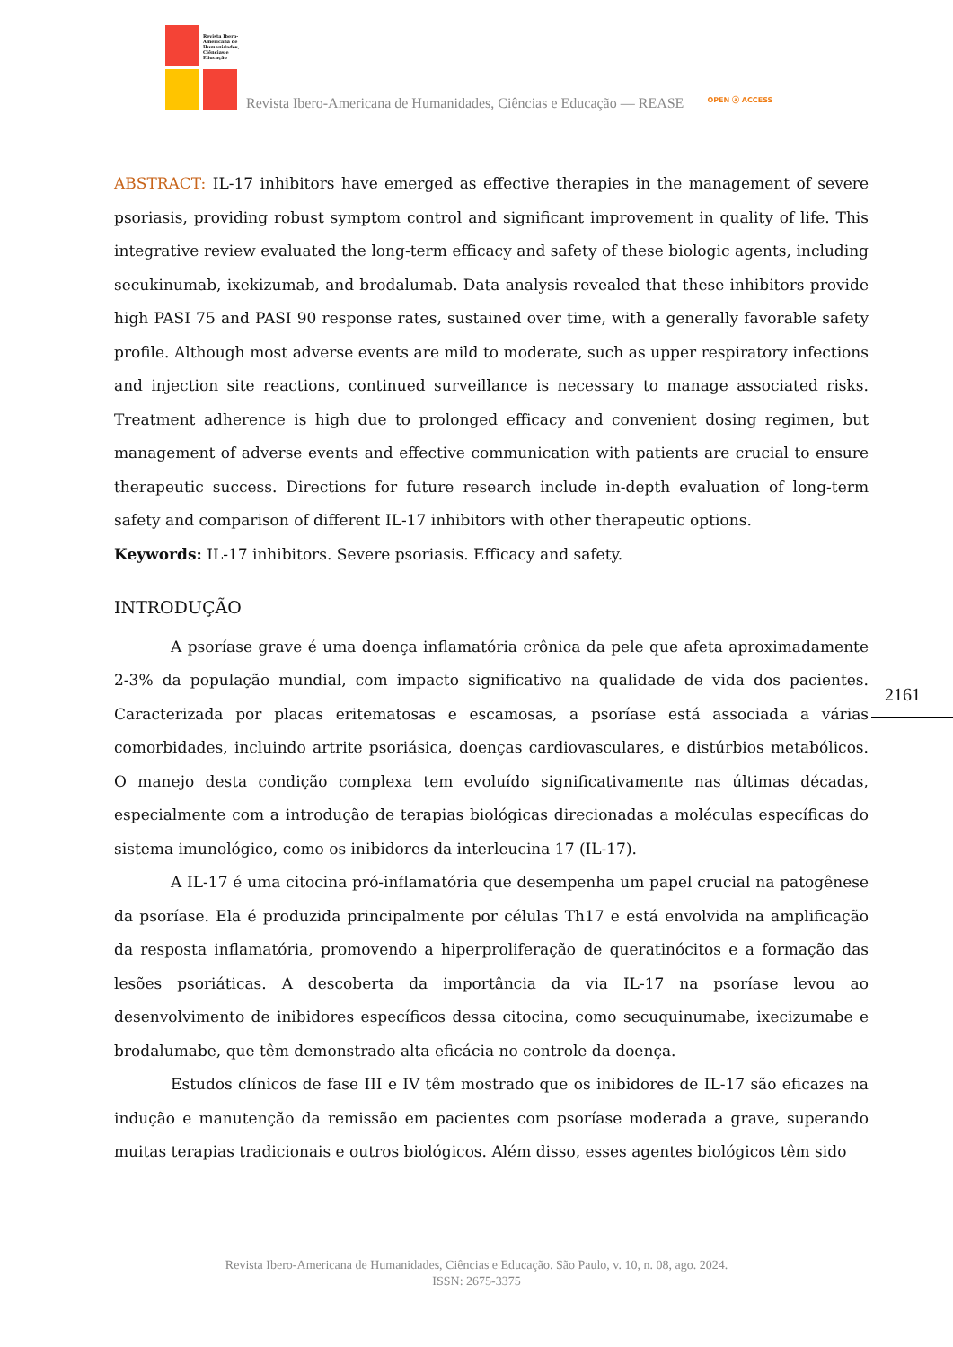Revista Ibero-
Americana de
Humanidades,
Ciências e
Educação
Revista Ibero-Americana de Humanidades, Ciências e Educação — REASE
OPEN ⓐ ACCESS
ABSTRACT: IL-17 inhibitors have emerged as effective therapies in the management of severe psoriasis, providing robust symptom control and significant improvement in quality of life. This integrative review evaluated the long-term efficacy and safety of these biologic agents, including secukinumab, ixekizumab, and brodalumab. Data analysis revealed that these inhibitors provide high PASI 75 and PASI 90 response rates, sustained over time, with a generally favorable safety profile. Although most adverse events are mild to moderate, such as upper respiratory infections and injection site reactions, continued surveillance is necessary to manage associated risks. Treatment adherence is high due to prolonged efficacy and convenient dosing regimen, but management of adverse events and effective communication with patients are crucial to ensure therapeutic success. Directions for future research include in-depth evaluation of long-term safety and comparison of different IL-17 inhibitors with other therapeutic options.
Keywords: IL-17 inhibitors. Severe psoriasis. Efficacy and safety.
INTRODUÇÃO
A psoríase grave é uma doença inflamatória crônica da pele que afeta aproximadamente 2-3% da população mundial, com impacto significativo na qualidade de vida dos pacientes. Caracterizada por placas eritematosas e escamosas, a psoríase está associada a várias comorbidades, incluindo artrite psoriásica, doenças cardiovasculares, e distúrbios metabólicos. O manejo desta condição complexa tem evoluído significativamente nas últimas décadas, especialmente com a introdução de terapias biológicas direcionadas a moléculas específicas do sistema imunológico, como os inibidores da interleucina 17 (IL-17).
A IL-17 é uma citocina pró-inflamatória que desempenha um papel crucial na patogênese da psoríase. Ela é produzida principalmente por células Th17 e está envolvida na amplificação da resposta inflamatória, promovendo a hiperproliferação de queratinócitos e a formação das lesões psoriáticas. A descoberta da importância da via IL-17 na psoríase levou ao desenvolvimento de inibidores específicos dessa citocina, como secuquinumabe, ixecizumabe e brodalumabe, que têm demonstrado alta eficácia no controle da doença.
Estudos clínicos de fase III e IV têm mostrado que os inibidores de IL-17 são eficazes na indução e manutenção da remissão em pacientes com psoríase moderada a grave, superando muitas terapias tradicionais e outros biológicos. Além disso, esses agentes biológicos têm sido
2161
Revista Ibero-Americana de Humanidades, Ciências e Educação. São Paulo, v. 10, n. 08, ago. 2024.
ISSN: 2675-3375